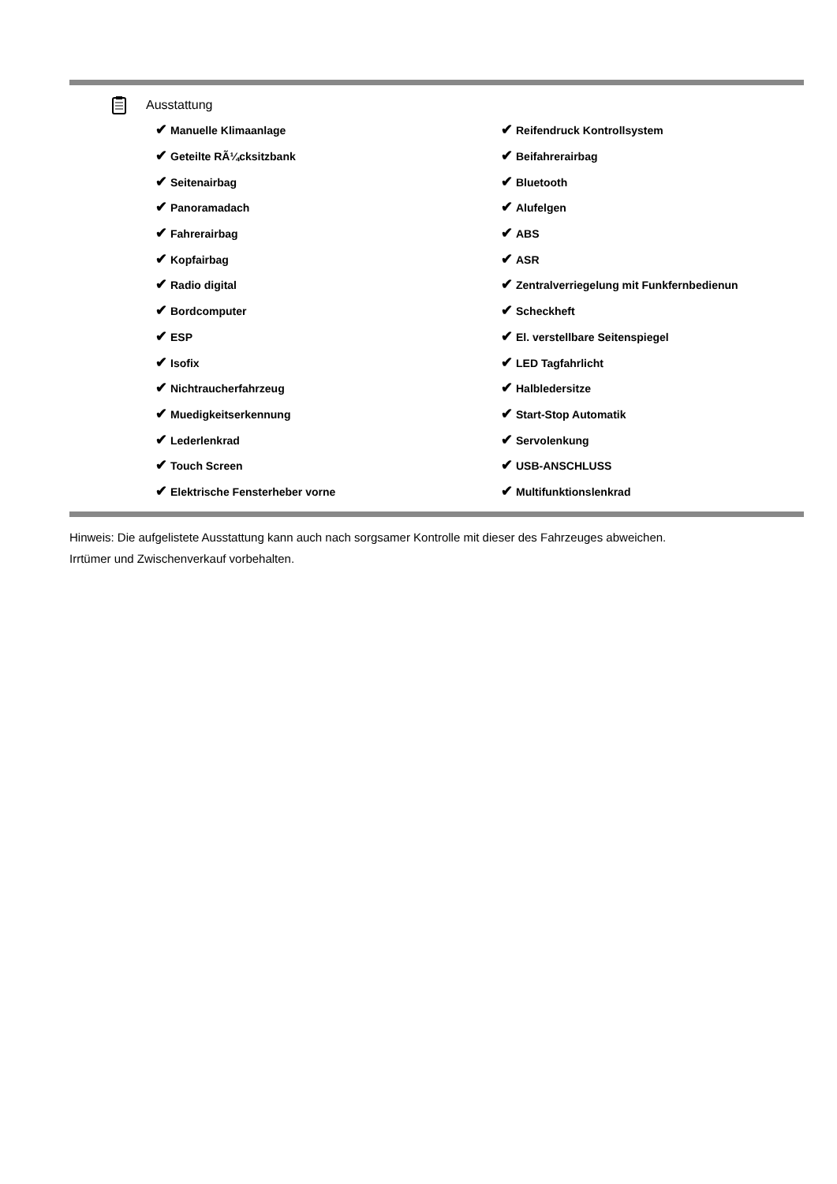Ausstattung
| ✔ Manuelle Klimaanlage | ✔ Reifendruck Kontrollsystem |
| ✔ Geteilte RÃ¼cksitzbank | ✔ Beifahrerairbag |
| ✔ Seitenairbag | ✔ Bluetooth |
| ✔ Panoramadach | ✔ Alufelgen |
| ✔ Fahrerairbag | ✔ ABS |
| ✔ Kopfairbag | ✔ ASR |
| ✔ Radio digital | ✔ Zentralverriegelung mit Funkfernbedienun |
| ✔ Bordcomputer | ✔ Scheckheft |
| ✔ ESP | ✔ El. verstellbare Seitenspiegel |
| ✔ Isofix | ✔ LED Tagfahrlicht |
| ✔ Nichtraucherfahrzeug | ✔ Halbledersitze |
| ✔ Muedigkeitserkennung | ✔ Start-Stop Automatik |
| ✔ Lederlenkrad | ✔ Servolenkung |
| ✔ Touch Screen | ✔ USB-ANSCHLUSS |
| ✔ Elektrische Fensterheber vorne | ✔ Multifunktionslenkrad |
Hinweis: Die aufgelistete Ausstattung kann auch nach sorgsamer Kontrolle mit dieser des Fahrzeuges abweichen. Irrtümer und Zwischenverkauf vorbehalten.